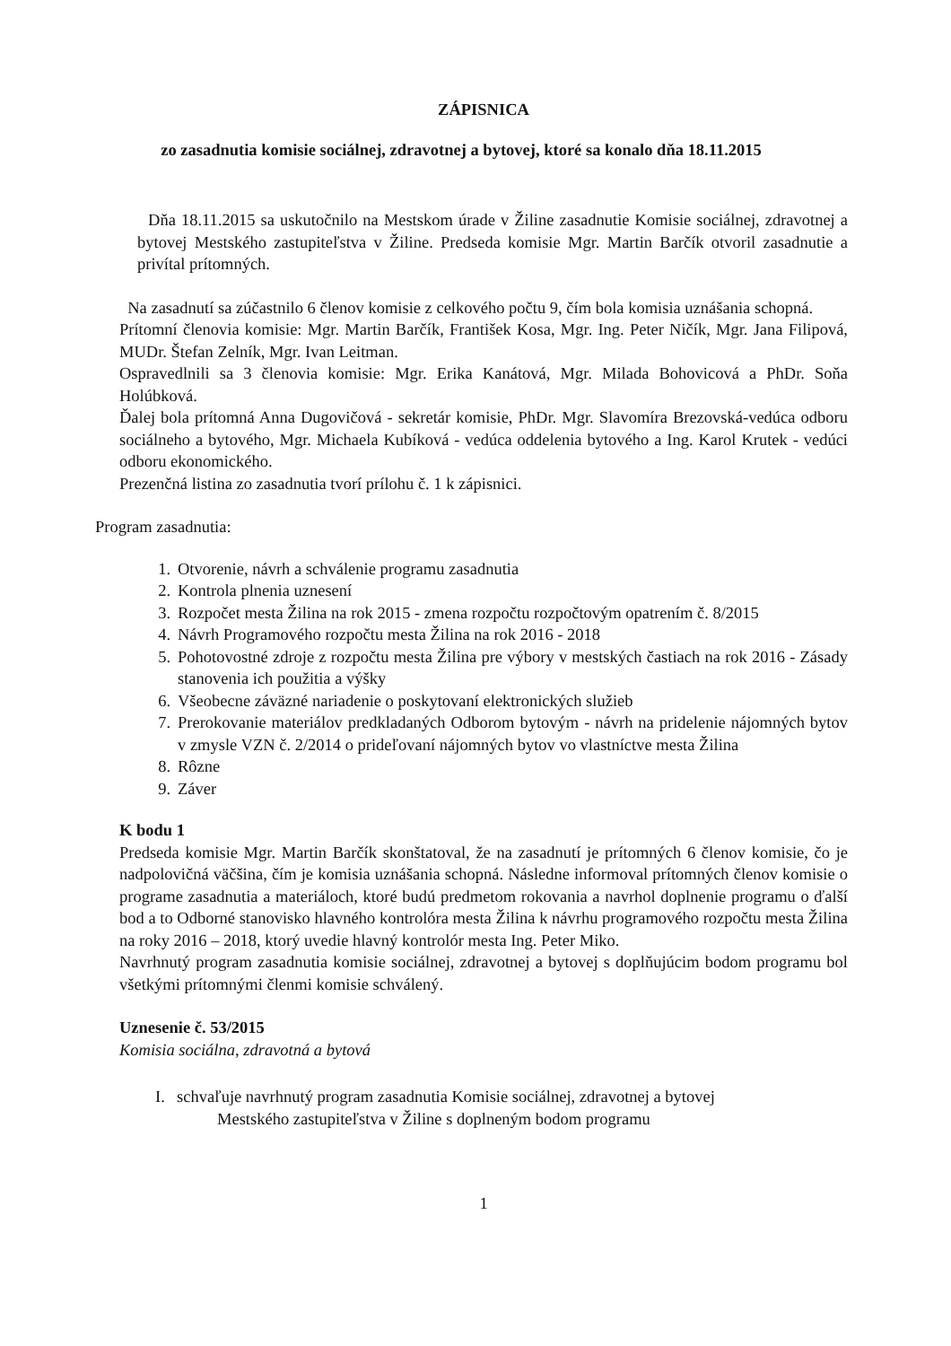ZÁPISNICA
zo zasadnutia komisie sociálnej, zdravotnej a bytovej, ktoré sa konalo dňa 18.11.2015
Dňa 18.11.2015 sa uskutočnilo na Mestskom úrade v Žiline zasadnutie Komisie sociálnej, zdravotnej a bytovej Mestského zastupiteľstva v Žiline. Predseda komisie Mgr. Martin Barčík otvoril zasadnutie a privítal prítomných.
Na zasadnutí sa zúčastnilo 6 členov komisie z celkového počtu 9, čím bola komisia uznášania schopná.
Prítomní členovia komisie: Mgr. Martin Barčík, František Kosa, Mgr. Ing. Peter Ničík, Mgr. Jana Filipová, MUDr. Štefan Zelník, Mgr. Ivan Leitman.
Ospravedlnili sa 3 členovia komisie: Mgr. Erika Kanátová, Mgr. Milada Bohovicová a PhDr. Soňa Holúbková.
Ďalej bola prítomná Anna Dugovičová - sekretár komisie, PhDr. Mgr. Slavomíra Brezovská-vedúca odboru sociálneho a bytového, Mgr. Michaela Kubíková - vedúca oddelenia bytového a Ing. Karol Krutek - vedúci odboru ekonomického.
Prezenčná listina zo zasadnutia tvorí prílohu č. 1 k zápisnici.
Program zasadnutia:
1. Otvorenie, návrh a schválenie programu zasadnutia
2. Kontrola plnenia uznesení
3. Rozpočet mesta Žilina na rok 2015 - zmena rozpočtu rozpočtovým opatrením č. 8/2015
4. Návrh Programového rozpočtu mesta Žilina na rok 2016 - 2018
5. Pohotovostné zdroje z rozpočtu mesta Žilina pre výbory v mestských častiach na rok 2016 - Zásady stanovenia ich použitia a výšky
6. Všeobecne záväzné nariadenie o poskytovaní elektronických služieb
7. Prerokovanie materiálov predkladaných Odborom bytovým - návrh na pridelenie nájomných bytov v zmysle VZN č. 2/2014 o prideľovaní nájomných bytov vo vlastníctve mesta Žilina
8. Rôzne
9. Záver
K bodu 1
Predseda komisie Mgr. Martin Barčík skonštatoval, že na zasadnutí je prítomných 6 členov komisie, čo je nadpolovičná väčšina, čím je komisia uznášania schopná. Následne informoval prítomných členov komisie o programe zasadnutia a materiáloch, ktoré budú predmetom rokovania a navrhol doplnenie programu o ďalší bod a to Odborné stanovisko hlavného kontrolóra mesta Žilina k návrhu programového rozpočtu mesta Žilina na roky 2016 – 2018, ktorý uvedie hlavný kontrolór mesta Ing. Peter Miko.
Navrhnutý program zasadnutia komisie sociálnej, zdravotnej a bytovej s doplňujúcim bodom programu bol všetkými prítomnými členmi komisie schválený.
Uznesenie č. 53/2015
Komisia sociálna, zdravotná a bytová
I. schvaľuje navrhnutý program zasadnutia Komisie sociálnej, zdravotnej a bytovej
Mestského zastupiteľstva v Žiline s doplneným bodom programu
1